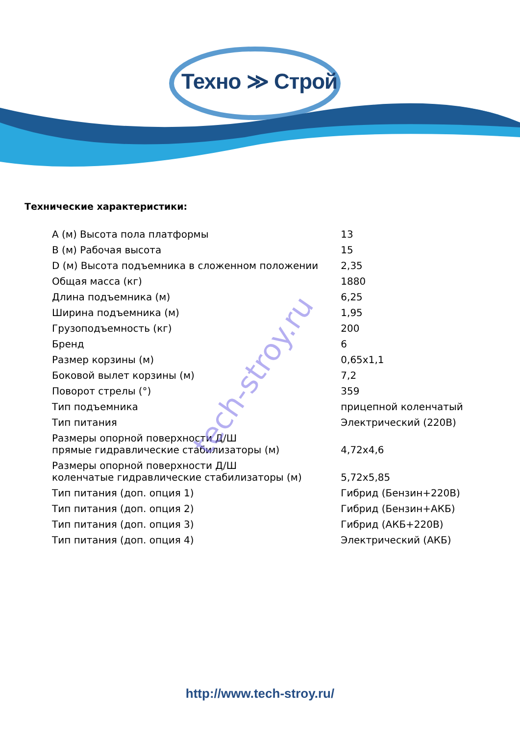Техно ≫ Строй
Технические характеристики:
| А (м) Высота пола платформы | 13 |
| В (м) Рабочая высота | 15 |
| D (м) Высота подъемника в сложенном положении | 2,35 |
| Общая масса (кг) | 1880 |
| Длина подъемника (м) | 6,25 |
| Ширина подъемника (м) | 1,95 |
| Грузоподъемность (кг) | 200 |
| Бренд | 6 |
| Размер корзины (м) | 0,65x1,1 |
| Боковой вылет корзины (м) | 7,2 |
| Поворот стрелы (°) | 359 |
| Тип подъемника | прицепной коленчатый |
| Тип питания | Электрический (220В) |
| Размеры опорной поверхности Д/Ш прямые гидравлические стабилизаторы (м) | 4,72x4,6 |
| Размеры опорной поверхности Д/Ш коленчатые гидравлические стабилизаторы (м) | 5,72x5,85 |
| Тип питания (доп. опция 1) | Гибрид (Бензин+220В) |
| Тип питания (доп. опция 2) | Гибрид (Бензин+АКБ) |
| Тип питания (доп. опция 3) | Гибрид (АКБ+220В) |
| Тип питания (доп. опция 4) | Электрический (АКБ) |
tech-stroy.ru
http://www.tech-stroy.ru/